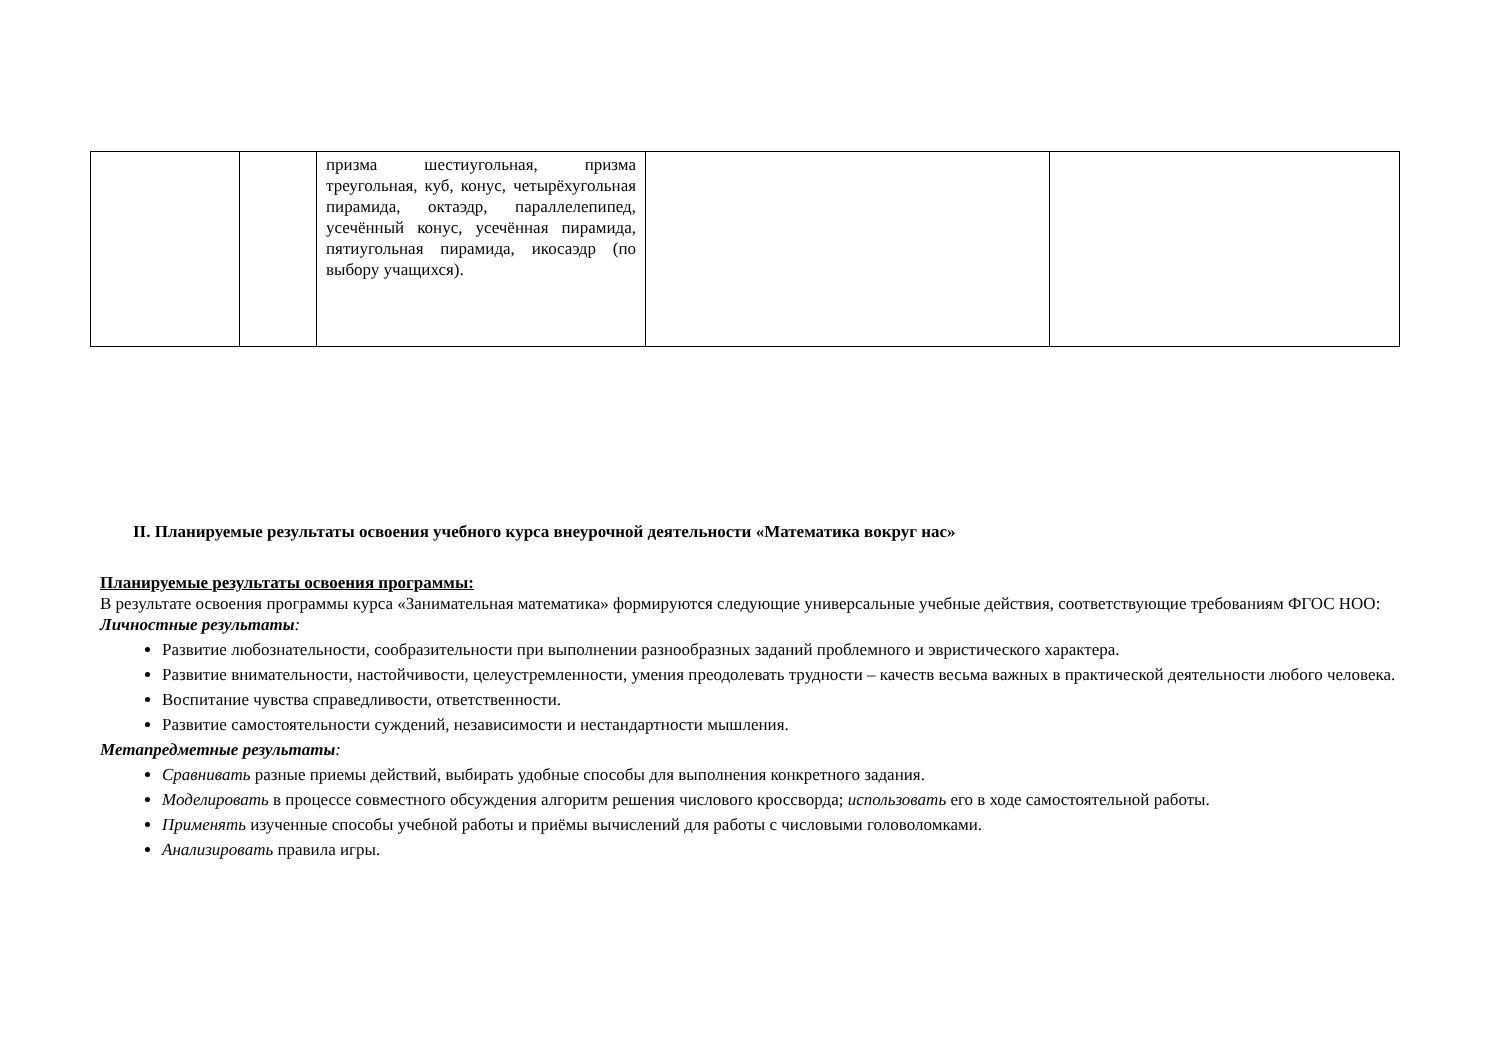| | | призма шестиугольная, призма треугольная, куб, конус, четырёхугольная пирамида, октаэдр, параллелепипед, усечённый конус, усечённая пирамида, пятиугольная пирамида, икосаэдр (по выбору учащихся). | | |
II. Планируемые результаты освоения учебного курса внеурочной деятельности «Математика вокруг нас»
Планируемые результаты освоения программы:
В результате освоения программы курса «Занимательная математика» формируются следующие универсальные учебные действия, соответствующие требованиям ФГОС НОО:
Личностные результаты:
Развитие любознательности, сообразительности при выполнении разнообразных заданий проблемного и эвристического характера.
Развитие внимательности, настойчивости, целеустремленности, умения преодолевать трудности – качеств весьма важных в практической деятельности любого человека.
Воспитание чувства справедливости, ответственности.
Развитие самостоятельности суждений, независимости и нестандартности мышления.
Метапредметные результаты:
Сравнивать разные приемы действий, выбирать удобные способы для выполнения конкретного задания.
Моделировать в процессе совместного обсуждения алгоритм решения числового кроссворда; использовать его в ходе самостоятельной работы.
Применять изученные способы учебной работы и приёмы вычислений для работы с числовыми головоломками.
Анализировать правила игры.